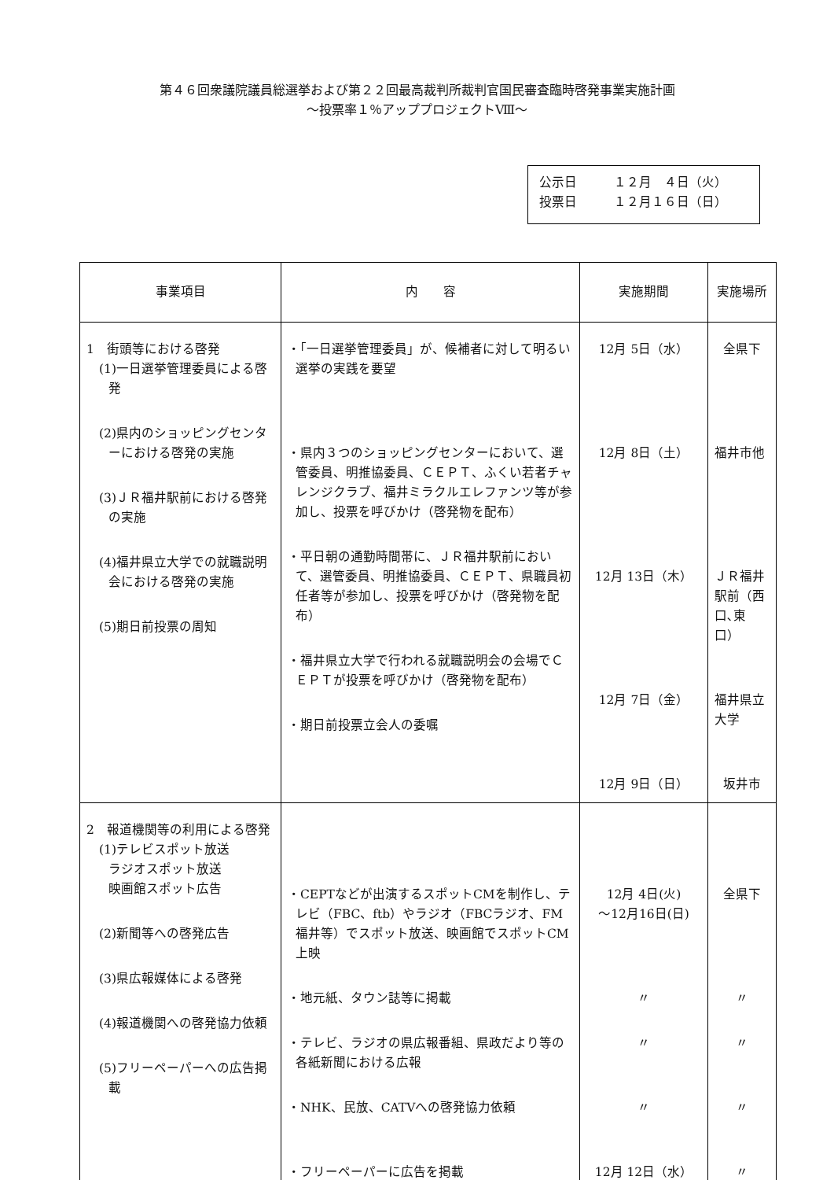第４６回衆議院議員総選挙および第２２回最高裁判所裁判官国民審査臨時啓発事業実施計画
～投票率１％アッププロジェクトⅧ～
公示日 １２月　４日（火）
投票日 １２月１６日（日）
| 事業項目 | 内 容 | 実施期間 | 実施場所 |
| --- | --- | --- | --- |
| 1 街頭等における啓発 (1)一日選挙管理委員による啓発 (2)県内のショッピングセンターにおける啓発の実施 (3)ＪＲ福井駅前における啓発の実施 (4)福井県立大学での就職説明会における啓発の実施 (5)期日前投票の周知 | ・「一日選挙管理委員」が、候補者に対して明るい選挙の実践を要望 ・県内３つのショッピングセンターにおいて、選管委員、明推協委員、ＣＥＰＴ、ふくい若者チャレンジクラブ、福井ミラクルエレファンツ等が参加し、投票を呼びかけ（啓発物を配布） ・平日朝の通勤時間帯に、ＪＲ福井駅前において、選管委員、明推協委員、ＣＥＰＴ、県職員初任者等が参加し、投票を呼びかけ（啓発物を配布） ・福井県立大学で行われる就職説明会の会場でＣＥＰＴが投票を呼びかけ（啓発物を配布） ・期日前投票立会人の委嘱 | 12月 5日（水） 12月 8日（土） 12月 13日（木） 12月 7日（金） 12月 9日（日） | 全県下 福井市他 ＪＲ福井駅前（西口､東口） 福井県立大学 坂井市 |
| 2 報道機関等の利用による啓発 (1)テレビスポット放送 ラジオスポット放送 映画館スポット広告 (2)新聞等への啓発広告 (3)県広報媒体による啓発 (4)報道機関への啓発協力依頼 (5)フリーペーパーへの広告掲載 | ・CEPTなどが出演するスポットCMを制作し、テレビ（FBC、ftb）やラジオ（FBCラジオ、FM福井等）でスポット放送、映画館でスポットCM上映 ・地元紙、タウン誌等に掲載 ・テレビ、ラジオの県広報番組、県政だより等の各紙新聞における広報 ・NHK、民放、CATVへの啓発協力依頼 ・フリーペーパーに広告を掲載 | 12月 4日(火) ～12月16日(日) 〃 〃 〃 12月 12日（水） | 全県下 〃 〃 〃 〃 |